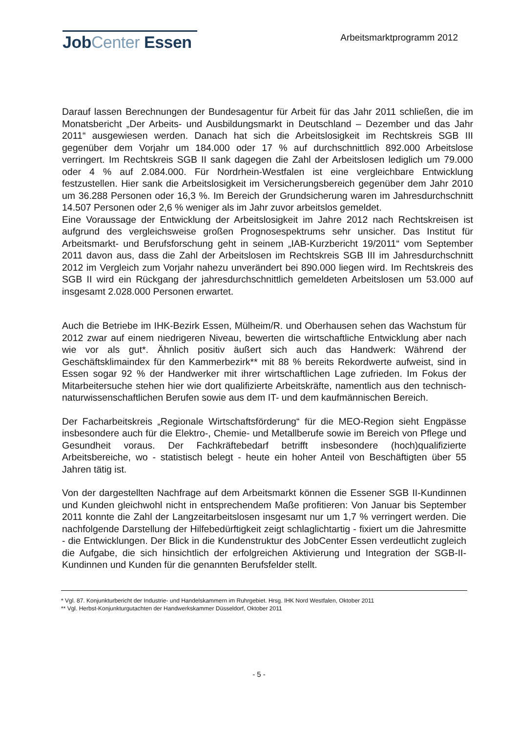JobCenter Essen
Arbeitsmarktprogramm 2012
Darauf lassen Berechnungen der Bundesagentur für Arbeit für das Jahr 2011 schließen, die im Monatsbericht „Der Arbeits- und Ausbildungsmarkt in Deutschland – Dezember und das Jahr 2011“ ausgewiesen werden. Danach hat sich die Arbeitslosigkeit im Rechtskreis SGB III gegenüber dem Vorjahr um 184.000 oder 17 % auf durchschnittlich 892.000 Arbeitslose verringert. Im Rechtskreis SGB II sank dagegen die Zahl der Arbeitslosen lediglich um 79.000 oder 4 % auf 2.084.000. Für Nordrhein-Westfalen ist eine vergleichbare Entwicklung festzustellen. Hier sank die Arbeitslosigkeit im Versicherungsbereich gegenüber dem Jahr 2010 um 36.288 Personen oder 16,3 %. Im Bereich der Grundsicherung waren im Jahresdurchschnitt 14.507 Personen oder 2,6 % weniger als im Jahr zuvor arbeitslos gemeldet.
Eine Voraussage der Entwicklung der Arbeitslosigkeit im Jahre 2012 nach Rechtskreisen ist aufgrund des vergleichsweise großen Prognosespektrums sehr unsicher. Das Institut für Arbeitsmarkt- und Berufsforschung geht in seinem „IAB-Kurzbericht 19/2011“ vom September 2011 davon aus, dass die Zahl der Arbeitslosen im Rechtskreis SGB III im Jahresdurchschnitt 2012 im Vergleich zum Vorjahr nahezu unverändert bei 890.000 liegen wird. Im Rechtskreis des SGB II wird ein Rückgang der jahresdurchschnittlich gemeldeten Arbeitslosen um 53.000 auf insgesamt 2.028.000 Personen erwartet.
Auch die Betriebe im IHK-Bezirk Essen, Mülheim/R. und Oberhausen sehen das Wachstum für 2012 zwar auf einem niedrigeren Niveau, bewerten die wirtschaftliche Entwicklung aber nach wie vor als gut*. Ähnlich positiv äußert sich auch das Handwerk: Während der Geschäftsklimaindex für den Kammerbezirk** mit 88 % bereits Rekordwerte aufweist, sind in Essen sogar 92 % der Handwerker mit ihrer wirtschaftlichen Lage zufrieden. Im Fokus der Mitarbeitersuche stehen hier wie dort qualifizierte Arbeitskräfte, namentlich aus den technisch-naturwissenschaftlichen Berufen sowie aus dem IT- und dem kaufmännischen Bereich.
Der Facharbeitskreis „Regionale Wirtschaftsförderung“ für die MEO-Region sieht Engpässe insbesondere auch für die Elektro-, Chemie- und Metallberufe sowie im Bereich von Pflege und Gesundheit voraus. Der Fachkräftebedarf betrifft insbesondere (hoch)qualifizierte Arbeitsbereiche, wo - statistisch belegt - heute ein hoher Anteil von Beschäftigten über 55 Jahren tätig ist.
Von der dargestellten Nachfrage auf dem Arbeitsmarkt können die Essener SGB II-Kundinnen und Kunden gleichwohl nicht in entsprechendem Maße profitieren: Von Januar bis September 2011 konnte die Zahl der Langzeitarbeitslosen insgesamt nur um 1,7 % verringert werden. Die nachfolgende Darstellung der Hilfebedürftigkeit zeigt schlaglichtartig - fixiert um die Jahresmitte - die Entwicklungen. Der Blick in die Kundenstruktur des JobCenter Essen verdeutlicht zugleich die Aufgabe, die sich hinsichtlich der erfolgreichen Aktivierung und Integration der SGB-II-Kundinnen und Kunden für die genannten Berufsfelder stellt.
* Vgl. 87. Konjunkturbericht der Industrie- und Handelskammern im Ruhrgebiet. Hrsg. IHK Nord Westfalen, Oktober 2011
** Vgl. Herbst-Konjunkturgutachten der Handwerkskammer Düsseldorf, Oktober 2011
- 5 -